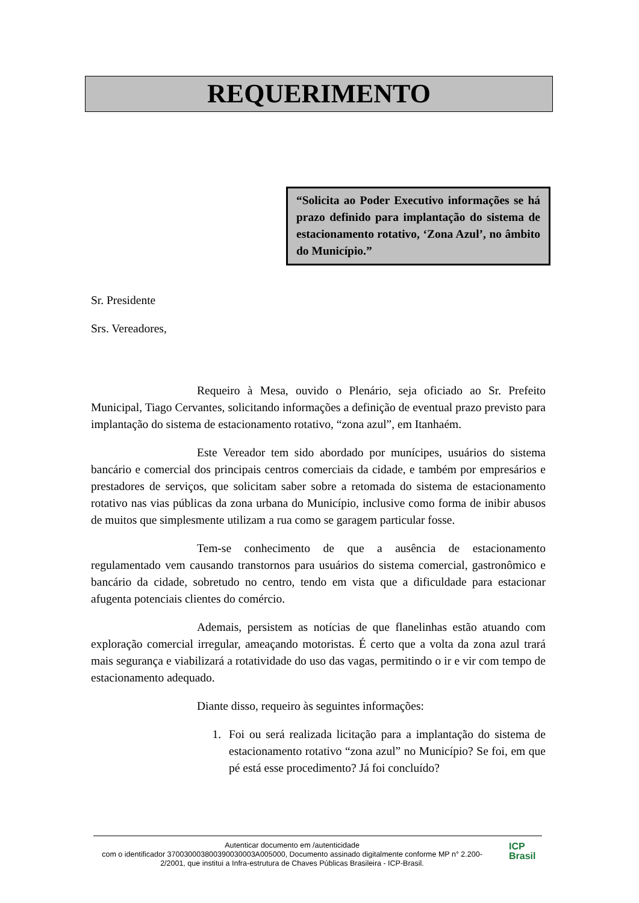REQUERIMENTO
“Solicita ao Poder Executivo informações se há prazo definido para implantação do sistema de estacionamento rotativo, ‘Zona Azul’, no âmbito do Município.”
Sr. Presidente
Srs. Vereadores,
Requeiro à Mesa, ouvido o Plenário, seja oficiado ao Sr. Prefeito Municipal, Tiago Cervantes, solicitando informações a definição de eventual prazo previsto para implantação do sistema de estacionamento rotativo, “zona azul”, em Itanhaém.
Este Vereador tem sido abordado por munícipes, usuários do sistema bancário e comercial dos principais centros comerciais da cidade, e também por empresários e prestadores de serviços, que solicitam saber sobre a retomada do sistema de estacionamento rotativo nas vias públicas da zona urbana do Município, inclusive como forma de inibir abusos de muitos que simplesmente utilizam a rua como se garagem particular fosse.
Tem-se conhecimento de que a ausência de estacionamento regulamentado vem causando transtornos para usuários do sistema comercial, gastronômico e bancário da cidade, sobretudo no centro, tendo em vista que a dificuldade para estacionar afugenta potenciais clientes do comércio.
Ademais, persistem as notícias de que flanelinhas estão atuando com exploração comercial irregular, ameaçando motoristas. É certo que a volta da zona azul trará mais segurança e viabilizará a rotatividade do uso das vagas, permitindo o ir e vir com tempo de estacionamento adequado.
Diante disso, requeiro às seguintes informações:
1. Foi ou será realizada licitação para a implantação do sistema de estacionamento rotativo “zona azul” no Município? Se foi, em que pé está esse procedimento? Já foi concluído?
Autenticar documento em /autenticidade
com o identificador 370030003800390030003A005000, Documento assinado digitalmente conforme MP n° 2.200-2/2001, que institui a Infra-estrutura de Chaves Públicas Brasileira - ICP-Brasil.
ICP
Brasil